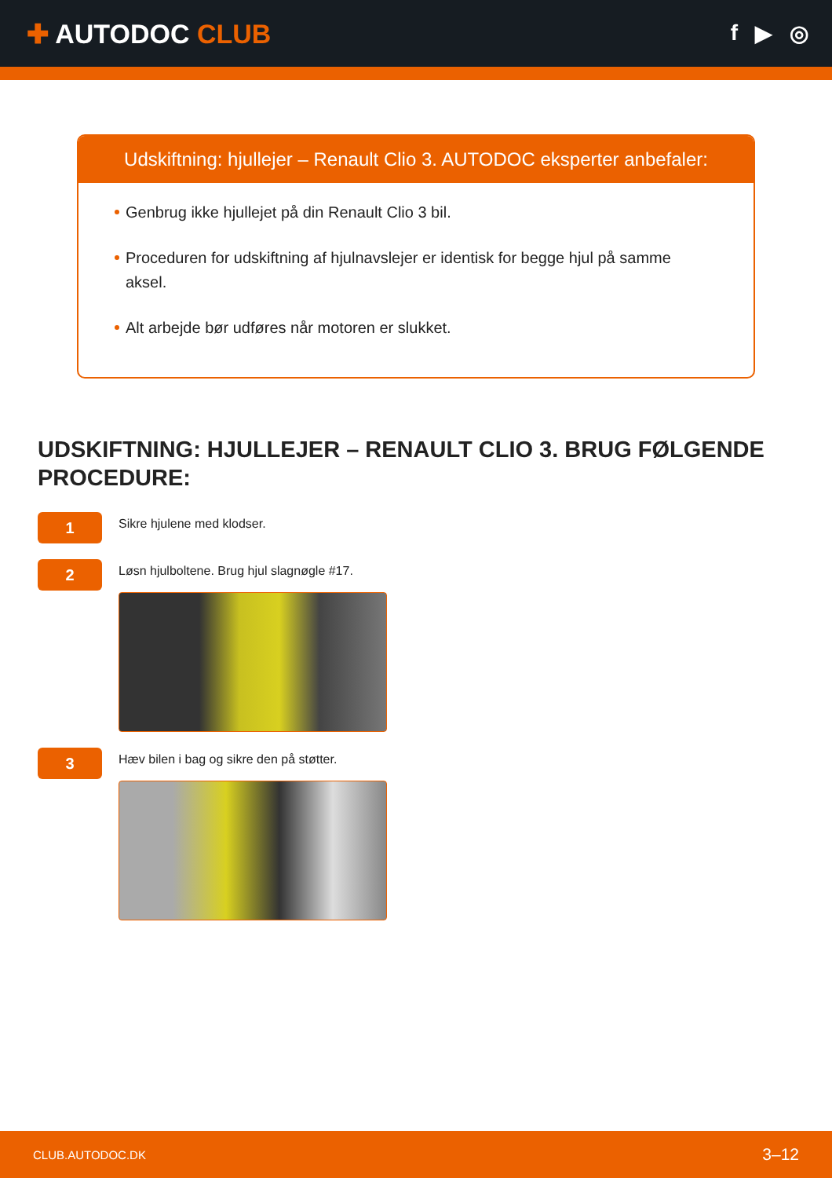✚ AUTODOC CLUB
f ▶ ◎
Udskiftning: hjullejer – Renault Clio 3. AUTODOC eksperter anbefaler:
Genbrug ikke hjullejet på din Renault Clio 3 bil.
Proceduren for udskiftning af hjulnavslejer er identisk for begge hjul på samme aksel.
Alt arbejde bør udføres når motoren er slukket.
UDSKIFTNING: HJULLEJER – RENAULT CLIO 3. BRUG FØLGENDE PROCEDURE:
1
Sikre hjulene med klodser.
2
Løsn hjulboltene. Brug hjul slagnøgle #17.
3
Hæv bilen i bag og sikre den på støtter.
CLUB.AUTODOC.DK 3–12